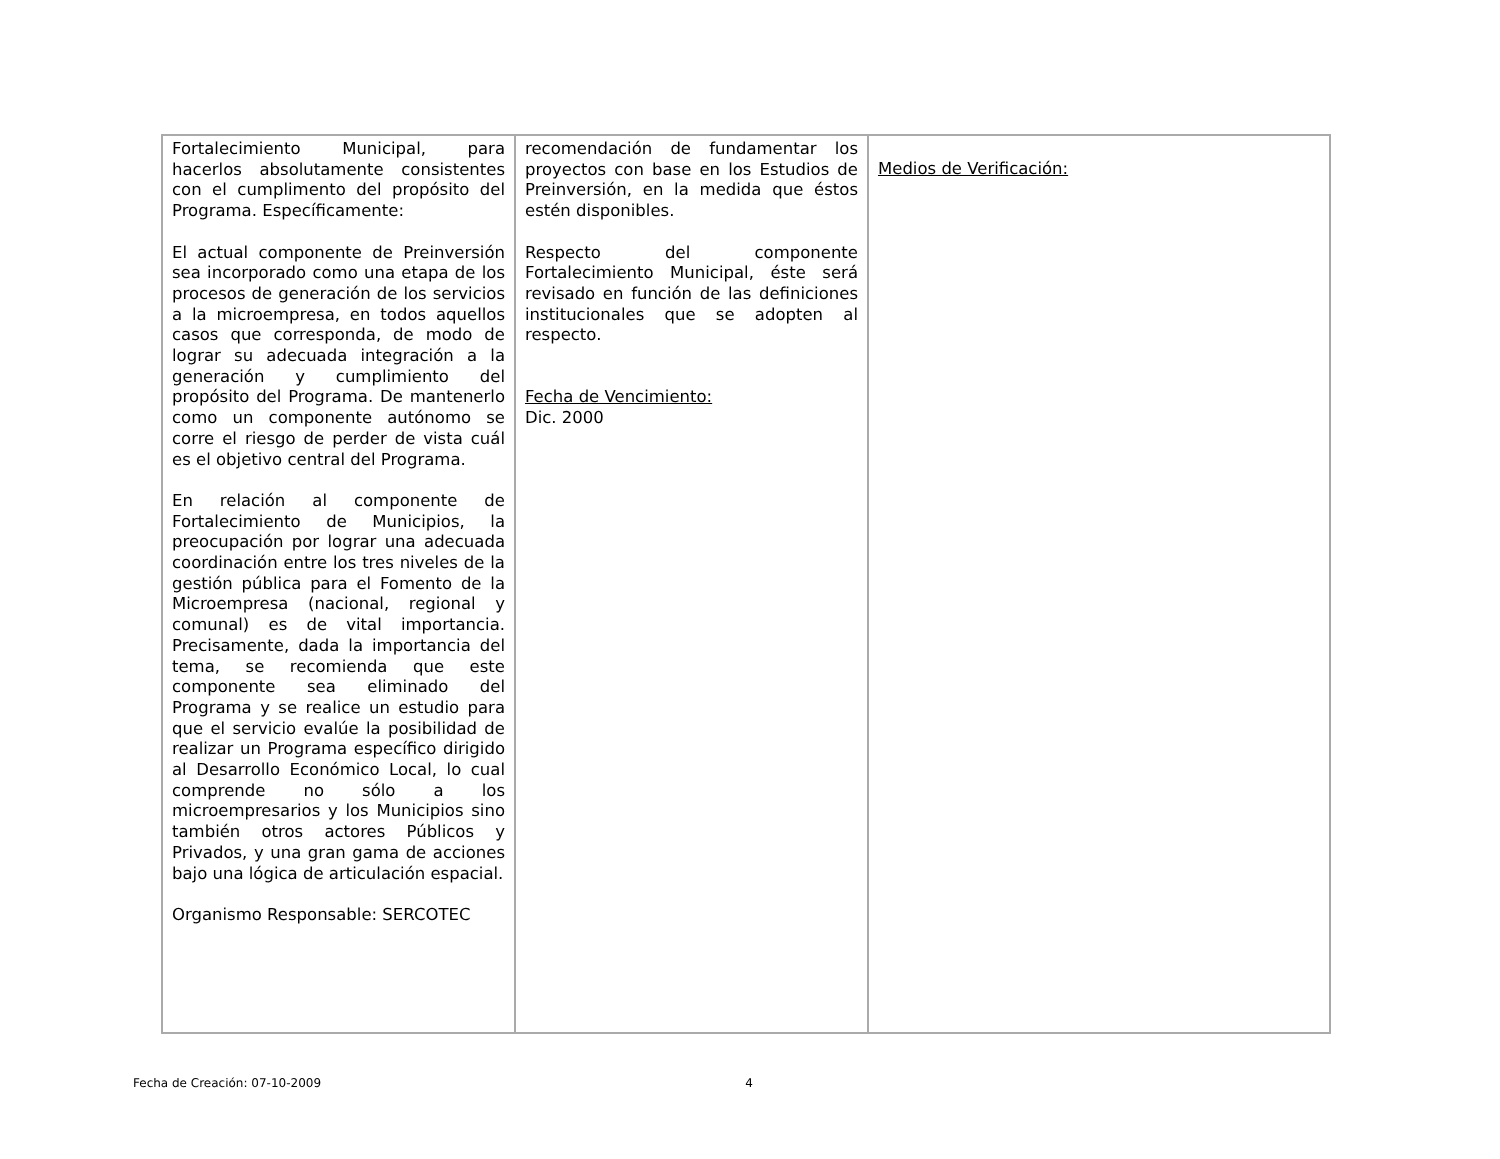| Fortalecimiento Municipal, para hacerlos absolutamente consistentes con el cumplimento del propósito del Programa. Específicamente: El actual componente de Preinversión sea incorporado como una etapa de los procesos de generación de los servicios a la microempresa, en todos aquellos casos que corresponda, de modo de lograr su adecuada integración a la generación y cumplimiento del propósito del Programa. De mantenerlo como un componente autónomo se corre el riesgo de perder de vista cuál es el objetivo central del Programa. En relación al componente de Fortalecimiento de Municipios, la preocupación por lograr una adecuada coordinación entre los tres niveles de la gestión pública para el Fomento de la Microempresa (nacional, regional y comunal) es de vital importancia. Precisamente, dada la importancia del tema, se recomienda que este componente sea eliminado del Programa y se realice un estudio para que el servicio evalúe la posibilidad de realizar un Programa específico dirigido al Desarrollo Económico Local, lo cual comprende no sólo a los microempresarios y los Municipios sino también otros actores Públicos y Privados, y una gran gama de acciones bajo una lógica de articulación espacial. Organismo Responsable: SERCOTEC | recomendación de fundamentar los proyectos con base en los Estudios de Preinversión, en la medida que éstos estén disponibles. Respecto del componente Fortalecimiento Municipal, éste será revisado en función de las definiciones institucionales que se adopten al respecto. Fecha de Vencimiento: Dic. 2000 | Medios de Verificación: |
Fecha de Creación: 07-10-2009 4